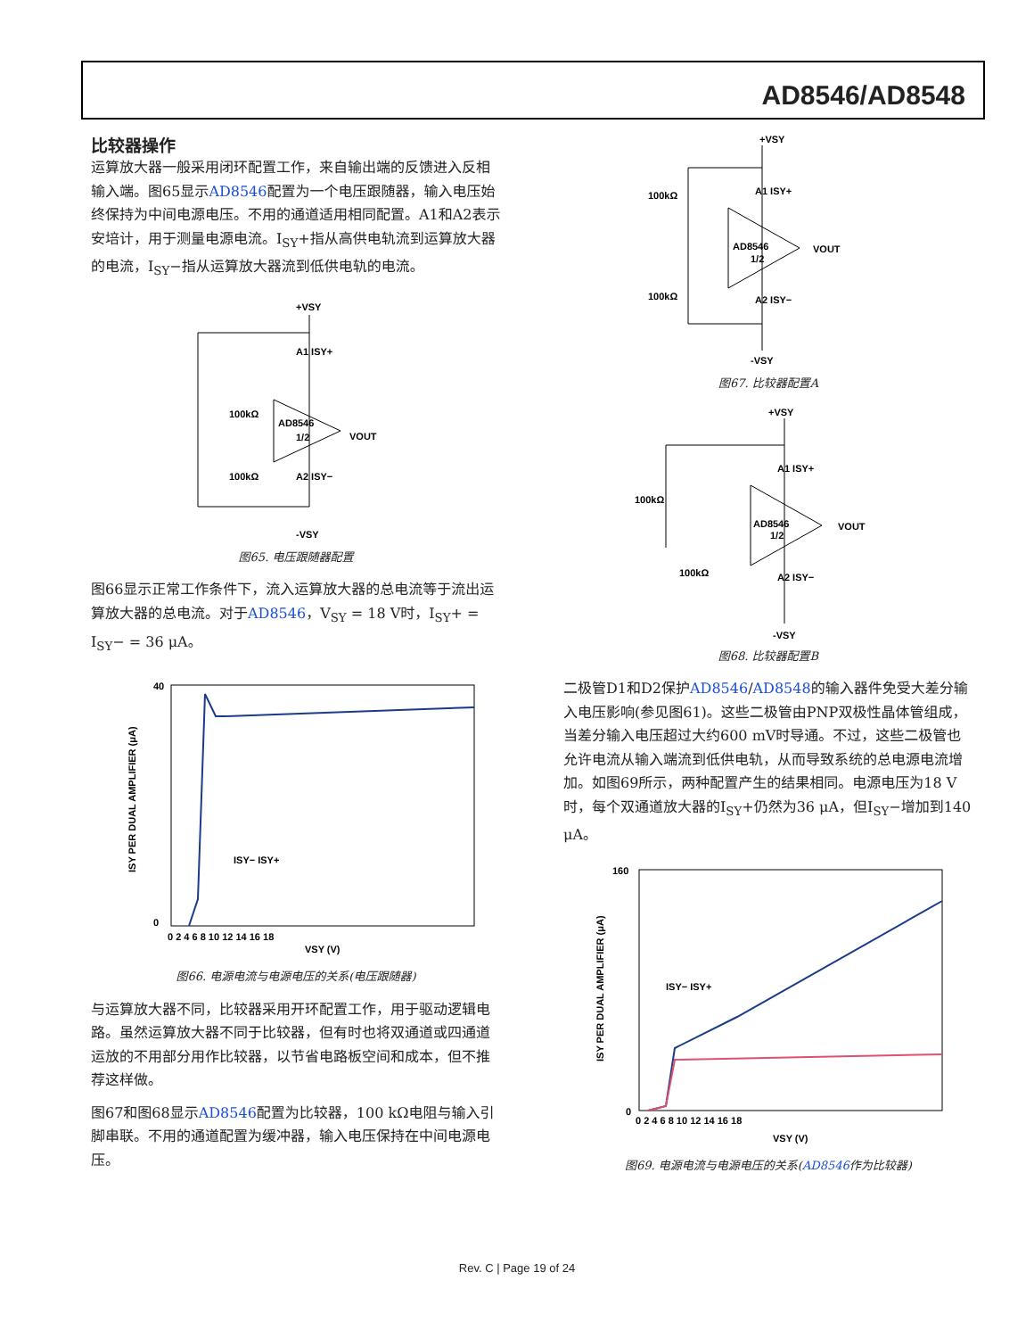AD8546/AD8548
比较器操作
运算放大器一般采用闭环配置工作，来自输出端的反馈进入反相输入端。图65显示AD8546配置为一个电压跟随器，输入电压始终保持为中间电源电压。不用的通道适用相同配置。A1和A2表示安培计，用于测量电源电流。I<sub>SY</sub>+指从高供电轨流到运算放大器的电流，I<sub>SY</sub>−指从运算放大器流到低供电轨的电流。
+VSY
AD8546
1/2
VOUT
100kΩ
100kΩ
A1 ISY+
A2 ISY−
-VSY
图65. 电压跟随器配置
图66显示正常工作条件下，流入运算放大器的总电流等于流出运算放大器的总电流。对于AD8546，V<sub>SY</sub> = 18 V时，I<sub>SY</sub>+ = I<sub>SY</sub>− = 36 μA。
40
0
ISY− ISY+
VSY (V)
ISY PER DUAL AMPLIFIER (μA)
0 2 4 6 8 10 12 14 16 18
图66. 电源电流与电源电压的关系(电压跟随器)
与运算放大器不同，比较器采用开环配置工作，用于驱动逻辑电路。虽然运算放大器不同于比较器，但有时也将双通道或四通道运放的不用部分用作比较器，以节省电路板空间和成本，但不推荐这样做。
图67和图68显示AD8546配置为比较器，100 kΩ电阻与输入引脚串联。不用的通道配置为缓冲器，输入电压保持在中间电源电压。
+VSY
100kΩ
100kΩ
AD8546
1/2
VOUT
A1 ISY+
A2 ISY−
-VSY
图67. 比较器配置A
+VSY
100kΩ
100kΩ
AD8546
1/2
VOUT
A1 ISY+
A2 ISY−
-VSY
图68. 比较器配置B
二极管D1和D2保护AD8546/AD8548的输入器件免受大差分输入电压影响(参见图61)。这些二极管由PNP双极性晶体管组成，当差分输入电压超过大约600 mV时导通。不过，这些二极管也允许电流从输入端流到低供电轨，从而导致系统的总电源电流增加。如图69所示，两种配置产生的结果相同。电源电压为18 V时，每个双通道放大器的I<sub>SY</sub>+仍然为36 μA，但I<sub>SY</sub>−增加到140 μA。
160
0
ISY− ISY+
VSY (V)
ISY PER DUAL AMPLIFIER (μA)
0 2 4 6 8 10 12 14 16 18
图69. 电源电流与电源电压的关系(AD8546作为比较器)
Rev. C | Page 19 of 24